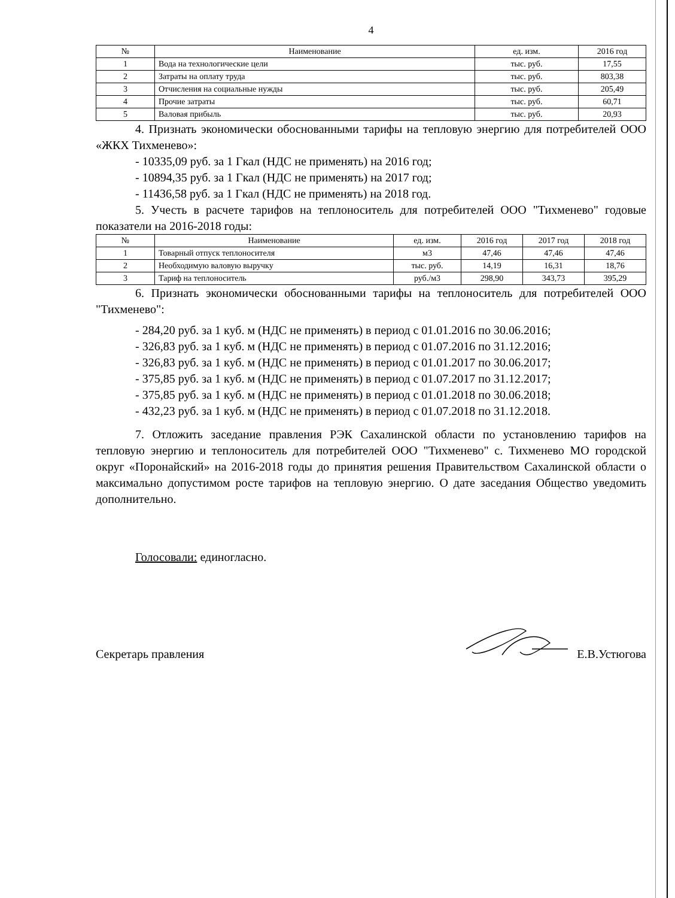4
| № | Наименование | ед. изм. | 2016 год |
| --- | --- | --- | --- |
| 1 | Вода на технологические цели | тыс. руб. | 17,55 |
| 2 | Затраты на оплату труда | тыс. руб. | 803,38 |
| 3 | Отчисления на социальные нужды | тыс. руб. | 205,49 |
| 4 | Прочие затраты | тыс. руб. | 60,71 |
| 5 | Валовая прибыль | тыс. руб. | 20,93 |
4. Признать экономически обоснованными тарифы на тепловую энергию для потребителей ООО «ЖКХ Тихменево»:
- 10335,09 руб. за 1 Гкал (НДС не применять) на 2016 год;
- 10894,35 руб. за 1 Гкал (НДС не применять) на 2017 год;
- 11436,58 руб. за 1 Гкал (НДС не применять) на 2018 год.
5. Учесть в расчете тарифов на теплоноситель для потребителей ООО "Тихменево" годовые показатели на 2016-2018 годы:
| № | Наименование | ед. изм. | 2016 год | 2017 год | 2018 год |
| --- | --- | --- | --- | --- | --- |
| 1 | Товарный отпуск теплоносителя | м3 | 47,46 | 47,46 | 47,46 |
| 2 | Необходимую валовую выручку | тыс. руб. | 14,19 | 16,31 | 18,76 |
| 3 | Тариф на теплоноситель | руб./м3 | 298,90 | 343,73 | 395,29 |
6. Признать экономически обоснованными тарифы на теплоноситель для потребителей ООО "Тихменево":
- 284,20 руб. за 1 куб. м (НДС не применять) в период с 01.01.2016 по 30.06.2016;
- 326,83 руб. за 1 куб. м (НДС не применять) в период с 01.07.2016 по 31.12.2016;
- 326,83 руб. за 1 куб. м (НДС не применять) в период с 01.01.2017 по 30.06.2017;
- 375,85 руб. за 1 куб. м (НДС не применять) в период с 01.07.2017 по 31.12.2017;
- 375,85 руб. за 1 куб. м (НДС не применять) в период с 01.01.2018 по 30.06.2018;
- 432,23 руб. за 1 куб. м (НДС не применять) в период с 01.07.2018 по 31.12.2018.
7. Отложить заседание правления РЭК Сахалинской области по установлению тарифов на тепловую энергию и теплоноситель для потребителей ООО "Тихменево" с. Тихменево МО городской округ «Поронайский» на 2016-2018 годы до принятия решения Правительством Сахалинской области о максимально допустимом росте тарифов на тепловую энергию. О дате заседания Общество уведомить дополнительно.
Голосовали: единогласно.
Секретарь правления Е.В.Устюгова